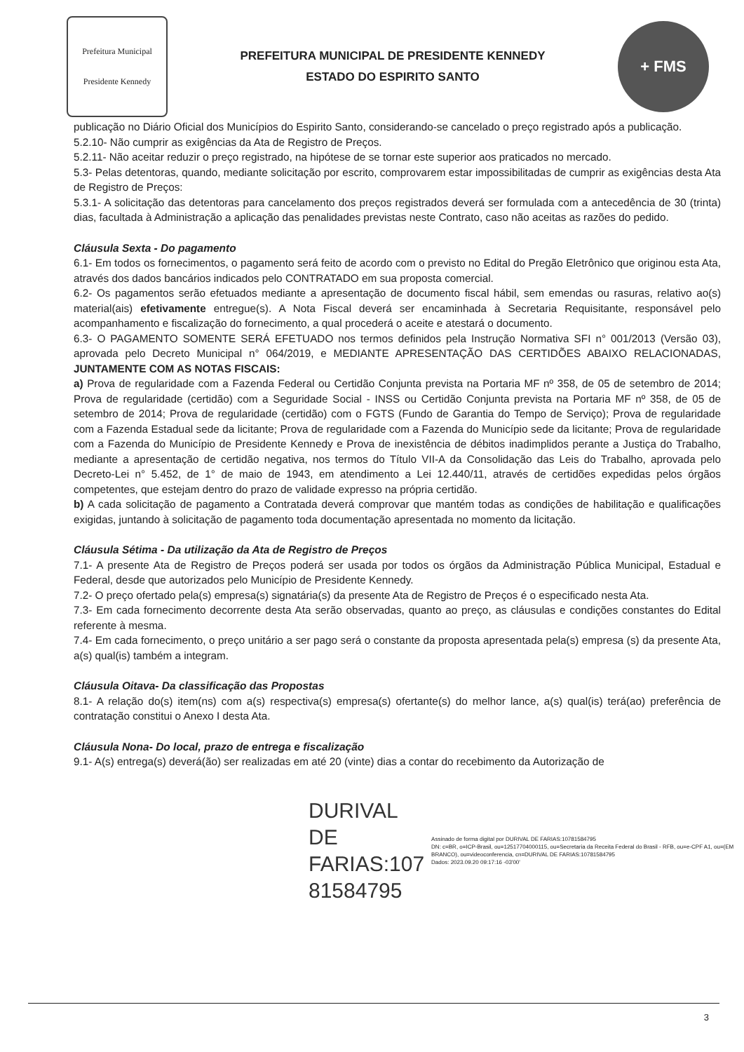Prefeitura Municipal
Presidente Kennedy
PREFEITURA MUNICIPAL DE PRESIDENTE KENNEDY
ESTADO DO ESPIRITO SANTO
+ FMS
publicação no Diário Oficial dos Municípios do Espirito Santo, considerando-se cancelado o preço registrado após a publicação.
5.2.10- Não cumprir as exigências da Ata de Registro de Preços.
5.2.11- Não aceitar reduzir o preço registrado, na hipótese de se tornar este superior aos praticados no mercado.
5.3- Pelas detentoras, quando, mediante solicitação por escrito, comprovarem estar impossibilitadas de cumprir as exigências desta Ata de Registro de Preços:
5.3.1- A solicitação das detentoras para cancelamento dos preços registrados deverá ser formulada com a antecedência de 30 (trinta) dias, facultada à Administração a aplicação das penalidades previstas neste Contrato, caso não aceitas as razões do pedido.
Cláusula Sexta - Do pagamento
6.1- Em todos os fornecimentos, o pagamento será feito de acordo com o previsto no Edital do Pregão Eletrônico que originou esta Ata, através dos dados bancários indicados pelo CONTRATADO em sua proposta comercial.
6.2- Os pagamentos serão efetuados mediante a apresentação de documento fiscal hábil, sem emendas ou rasuras, relativo ao(s) material(ais) efetivamente entregue(s). A Nota Fiscal deverá ser encaminhada à Secretaria Requisitante, responsável pelo acompanhamento e fiscalização do fornecimento, a qual procederá o aceite e atestará o documento.
6.3- O PAGAMENTO SOMENTE SERÁ EFETUADO nos termos definidos pela Instrução Normativa SFI n° 001/2013 (Versão 03), aprovada pelo Decreto Municipal n° 064/2019, e MEDIANTE APRESENTAÇÃO DAS CERTIDÕES ABAIXO RELACIONADAS, JUNTAMENTE COM AS NOTAS FISCAIS:
a) Prova de regularidade com a Fazenda Federal ou Certidão Conjunta prevista na Portaria MF nº 358, de 05 de setembro de 2014; Prova de regularidade (certidão) com a Seguridade Social - INSS ou Certidão Conjunta prevista na Portaria MF nº 358, de 05 de setembro de 2014; Prova de regularidade (certidão) com o FGTS (Fundo de Garantia do Tempo de Serviço); Prova de regularidade com a Fazenda Estadual sede da licitante; Prova de regularidade com a Fazenda do Município sede da licitante; Prova de regularidade com a Fazenda do Município de Presidente Kennedy e Prova de inexistência de débitos inadimplidos perante a Justiça do Trabalho, mediante a apresentação de certidão negativa, nos termos do Título VII-A da Consolidação das Leis do Trabalho, aprovada pelo Decreto-Lei n° 5.452, de 1° de maio de 1943, em atendimento a Lei 12.440/11, através de certidões expedidas pelos órgãos competentes, que estejam dentro do prazo de validade expresso na própria certidão.
b) A cada solicitação de pagamento a Contratada deverá comprovar que mantém todas as condições de habilitação e qualificações exigidas, juntando à solicitação de pagamento toda documentação apresentada no momento da licitação.
Cláusula Sétima - Da utilização da Ata de Registro de Preços
7.1- A presente Ata de Registro de Preços poderá ser usada por todos os órgãos da Administração Pública Municipal, Estadual e Federal, desde que autorizados pelo Município de Presidente Kennedy.
7.2- O preço ofertado pela(s) empresa(s) signatária(s) da presente Ata de Registro de Preços é o especificado nesta Ata.
7.3- Em cada fornecimento decorrente desta Ata serão observadas, quanto ao preço, as cláusulas e condições constantes do Edital referente à mesma.
7.4- Em cada fornecimento, o preço unitário a ser pago será o constante da proposta apresentada pela(s) empresa (s) da presente Ata, a(s) qual(is) também a integram.
Cláusula Oitava- Da classificação das Propostas
8.1- A relação do(s) item(ns) com a(s) respectiva(s) empresa(s) ofertante(s) do melhor lance, a(s) qual(is) terá(ao) preferência de contratação constitui o Anexo I desta Ata.
Cláusula Nona- Do local, prazo de entrega e fiscalização
9.1- A(s) entrega(s) deverá(ão) ser realizadas em até 20 (vinte) dias a contar do recebimento da Autorização de
DURIVAL DE
FARIAS:107
81584795
Assinado de forma digital por DURIVAL DE FARIAS:10781584795
DN: c=BR, o=ICP-Brasil, ou=12517704000115, ou=Secretaria da Receita Federal do Brasil - RFB, ou=e-CPF A1, ou=(EM BRANCO), ou=videoconferencia, cn=DURIVAL DE FARIAS:10781584795
Dados: 2023.09.20 09:17:16 -03'00'
3